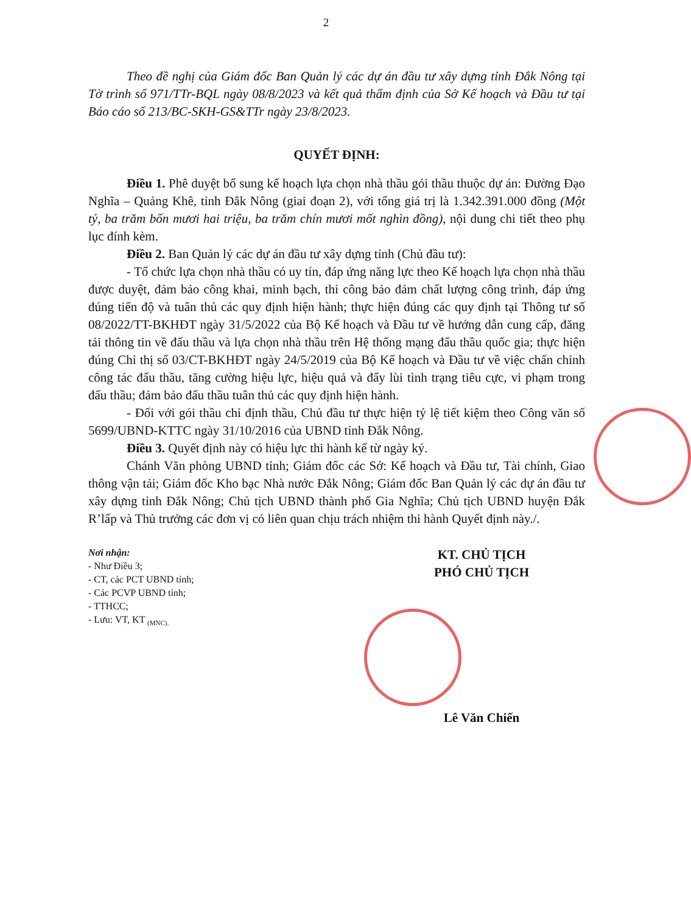2
Theo đề nghị của Giám đốc Ban Quản lý các dự án đầu tư xây dựng tỉnh Đắk Nông tại Tờ trình số 971/TTr-BQL ngày 08/8/2023 và kết quả thẩm định của Sở Kế hoạch và Đầu tư tại Báo cáo số 213/BC-SKH-GS&TTr ngày 23/8/2023.
QUYẾT ĐỊNH:
Điều 1. Phê duyệt bổ sung kế hoạch lựa chọn nhà thầu gói thầu thuộc dự án: Đường Đạo Nghĩa – Quảng Khê, tỉnh Đắk Nông (giai đoạn 2), với tổng giá trị là 1.342.391.000 đồng (Một tỷ, ba trăm bốn mươi hai triệu, ba trăm chín mươi mốt nghìn đồng), nội dung chi tiết theo phụ lục đính kèm.
Điều 2. Ban Quản lý các dự án đầu tư xây dựng tỉnh (Chủ đầu tư):
- Tổ chức lựa chọn nhà thầu có uy tín, đáp ứng năng lực theo Kế hoạch lựa chọn nhà thầu được duyệt, đảm bảo công khai, minh bạch, thi công bảo đảm chất lượng công trình, đáp ứng đúng tiến độ và tuân thủ các quy định hiện hành; thực hiện đúng các quy định tại Thông tư số 08/2022/TT-BKHĐT ngày 31/5/2022 của Bộ Kế hoạch và Đầu tư về hướng dẫn cung cấp, đăng tải thông tin về đấu thầu và lựa chọn nhà thầu trên Hệ thống mạng đấu thầu quốc gia; thực hiện đúng Chỉ thị số 03/CT-BKHĐT ngày 24/5/2019 của Bộ Kế hoạch và Đầu tư về việc chấn chỉnh công tác đấu thầu, tăng cường hiệu lực, hiệu quả và đẩy lùi tình trạng tiêu cực, vi phạm trong đấu thầu; đảm bảo đấu thầu tuân thủ các quy định hiện hành.
- Đối với gói thầu chỉ định thầu, Chủ đầu tư thực hiện tỷ lệ tiết kiệm theo Công văn số 5699/UBND-KTTC ngày 31/10/2016 của UBND tỉnh Đắk Nông.
Điều 3. Quyết định này có hiệu lực thi hành kể từ ngày ký.
Chánh Văn phòng UBND tỉnh; Giám đốc các Sở: Kế hoạch và Đầu tư, Tài chính, Giao thông vận tải; Giám đốc Kho bạc Nhà nước Đắk Nông; Giám đốc Ban Quản lý các dự án đầu tư xây dựng tỉnh Đắk Nông; Chủ tịch UBND thành phố Gia Nghĩa; Chủ tịch UBND huyện Đắk R’lấp và Thủ trưởng các đơn vị có liên quan chịu trách nhiệm thi hành Quyết định này./.
Nơi nhận:
- Như Điều 3;
- CT, các PCT UBND tỉnh;
- Các PCVP UBND tỉnh;
- TTHCC;
- Lưu: VT, KT <sub>(MNC).</sub>
KT. CHỦ TỊCH
PHÓ CHỦ TỊCH
Lê Văn Chiến